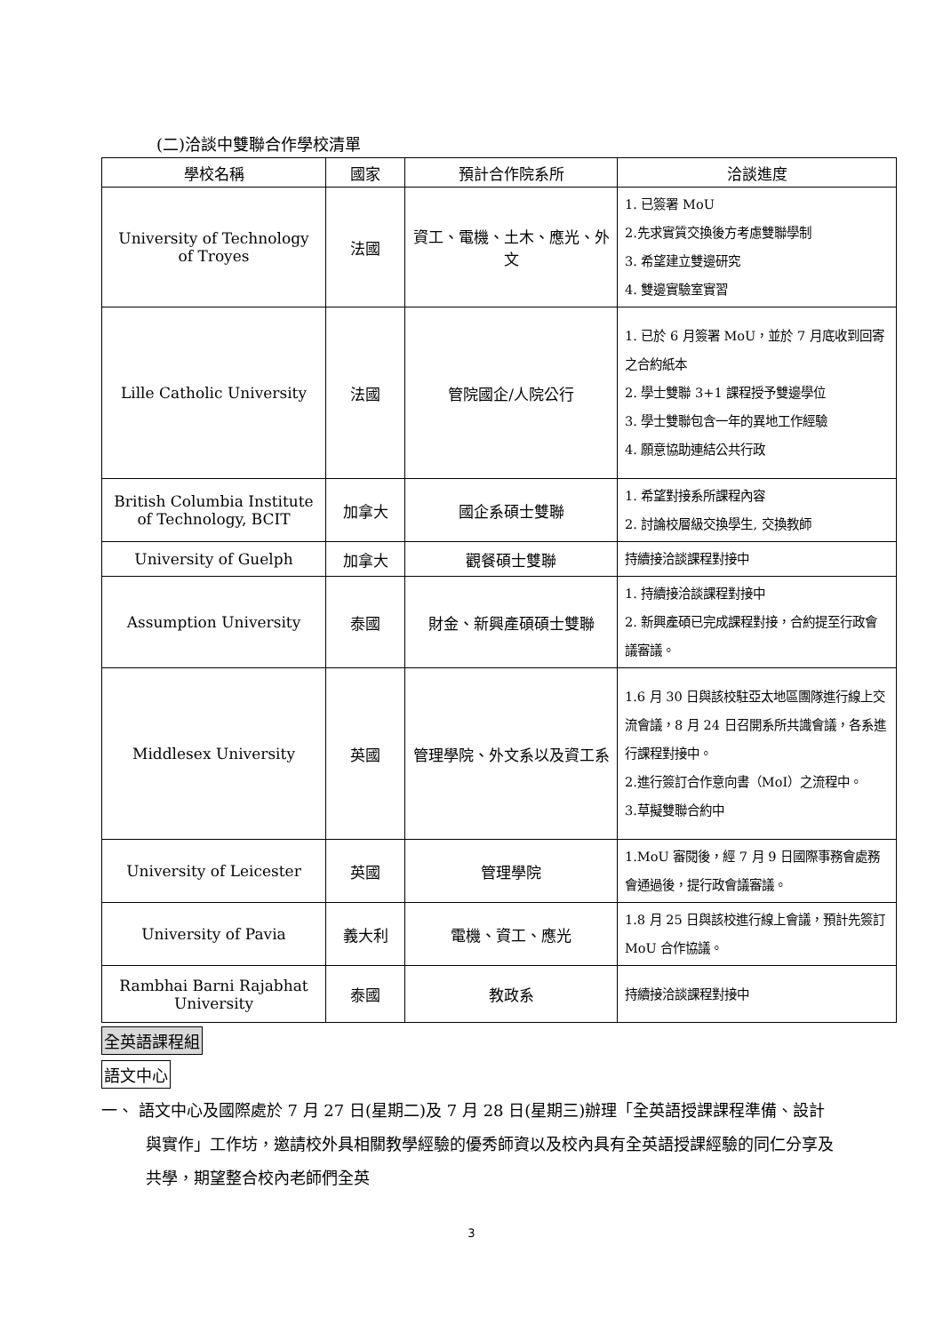(二)洽談中雙聯合作學校清單
| 學校名稱 | 國家 | 預計合作院系所 | 洽談進度 |
| --- | --- | --- | --- |
| University of Technology of Troyes | 法國 | 資工、電機、土木、應光、外文 | 1. 已簽署 MoU 2.先求實質交換後方考慮雙聯學制 3. 希望建立雙邊研究 4. 雙邊實驗室實習 |
| Lille Catholic University | 法國 | 管院國企/人院公行 | 1. 已於 6 月簽署 MoU，並於 7 月底收到回寄之合約紙本 2. 學士雙聯 3+1 課程授予雙邊學位 3. 學士雙聯包含一年的異地工作經驗 4. 願意協助連結公共行政 |
| British Columbia Institute of Technology, BCIT | 加拿大 | 國企系碩士雙聯 | 1. 希望對接系所課程內容 2. 討論校層級交換學生, 交換教師 |
| University of Guelph | 加拿大 | 觀餐碩士雙聯 | 持續接洽談課程對接中 |
| Assumption University | 泰國 | 財金、新興產碩碩士雙聯 | 1. 持續接洽談課程對接中 2. 新興產碩已完成課程對接，合約提至行政會議審議。 |
| Middlesex University | 英國 | 管理學院、外文系以及資工系 | 1.6 月 30 日與該校駐亞太地區團隊進行線上交流會議，8 月 24 日召開系所共識會議，各系進行課程對接中。 2.進行簽訂合作意向書（MoI）之流程中。 3.草擬雙聯合約中 |
| University of Leicester | 英國 | 管理學院 | 1.MoU 審閱後，經 7 月 9 日國際事務會處務會通過後，提行政會議審議。 |
| University of Pavia | 義大利 | 電機、資工、應光 | 1.8 月 25 日與該校進行線上會議，預計先簽訂 MoU 合作協議。 |
| Rambhai Barni Rajabhat University | 泰國 | 教政系 | 持續接洽談課程對接中 |
全英語課程組
語文中心
一、 語文中心及國際處於 7 月 27 日(星期二)及 7 月 28 日(星期三)辦理「全英語授課課程準備、設計與實作」工作坊，邀請校外具相關教學經驗的優秀師資以及校內具有全英語授課經驗的同仁分享及共學，期望整合校內老師們全英
3